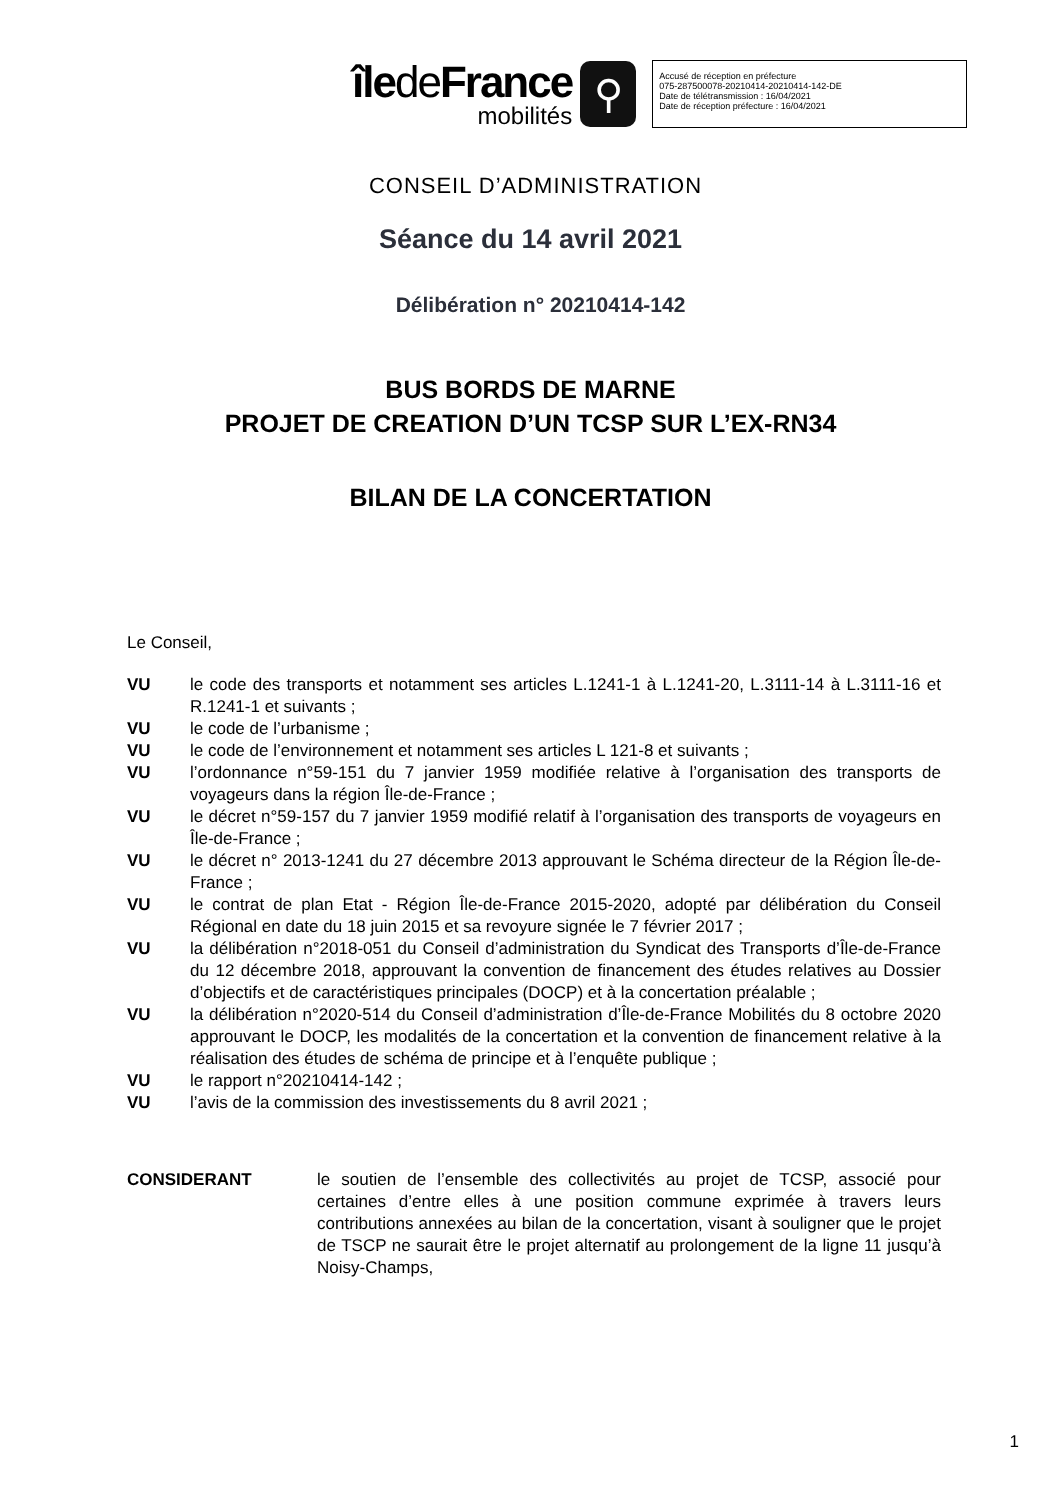îlede France
mobilités
⚲
Accusé de réception en préfecture
075-287500078-20210414-20210414-142-DE
Date de télétransmission : 16/04/2021
Date de réception préfecture : 16/04/2021
CONSEIL D’ADMINISTRATION
Séance du 14 avril 2021
Délibération n° 20210414-142
BUS BORDS DE MARNE
PROJET DE CREATION D’UN TCSP SUR L’EX-RN34
BILAN DE LA CONCERTATION
Le Conseil,
VU le code des transports et notamment ses articles L.1241-1 à L.1241-20, L.3111-14 à L.3111-16 et R.1241-1 et suivants ;
VU le code de l’urbanisme ;
VU le code de l’environnement et notamment ses articles L 121-8 et suivants ;
VU l’ordonnance n°59-151 du 7 janvier 1959 modifiée relative à l’organisation des transports de voyageurs dans la région Île-de-France ;
VU le décret n°59-157 du 7 janvier 1959 modifié relatif à l’organisation des transports de voyageurs en Île-de-France ;
VU le décret n° 2013-1241 du 27 décembre 2013 approuvant le Schéma directeur de la Région Île-de-France ;
VU le contrat de plan Etat - Région Île-de-France 2015-2020, adopté par délibération du Conseil Régional en date du 18 juin 2015 et sa revoyure signée le 7 février 2017 ;
VU la délibération n°2018-051 du Conseil d’administration du Syndicat des Transports d’Île-de-France du 12 décembre 2018, approuvant la convention de financement des études relatives au Dossier d’objectifs et de caractéristiques principales (DOCP) et à la concertation préalable ;
VU la délibération n°2020-514 du Conseil d’administration d’Île-de-France Mobilités du 8 octobre 2020 approuvant le DOCP, les modalités de la concertation et la convention de financement relative à la réalisation des études de schéma de principe et à l’enquête publique ;
VU le rapport n°20210414-142 ;
VU l’avis de la commission des investissements du 8 avril 2021 ;
CONSIDERANT le soutien de l’ensemble des collectivités au projet de TCSP, associé pour certaines d’entre elles à une position commune exprimée à travers leurs contributions annexées au bilan de la concertation, visant à souligner que le projet de TSCP ne saurait être le projet alternatif au prolongement de la ligne 11 jusqu’à Noisy-Champs,
1